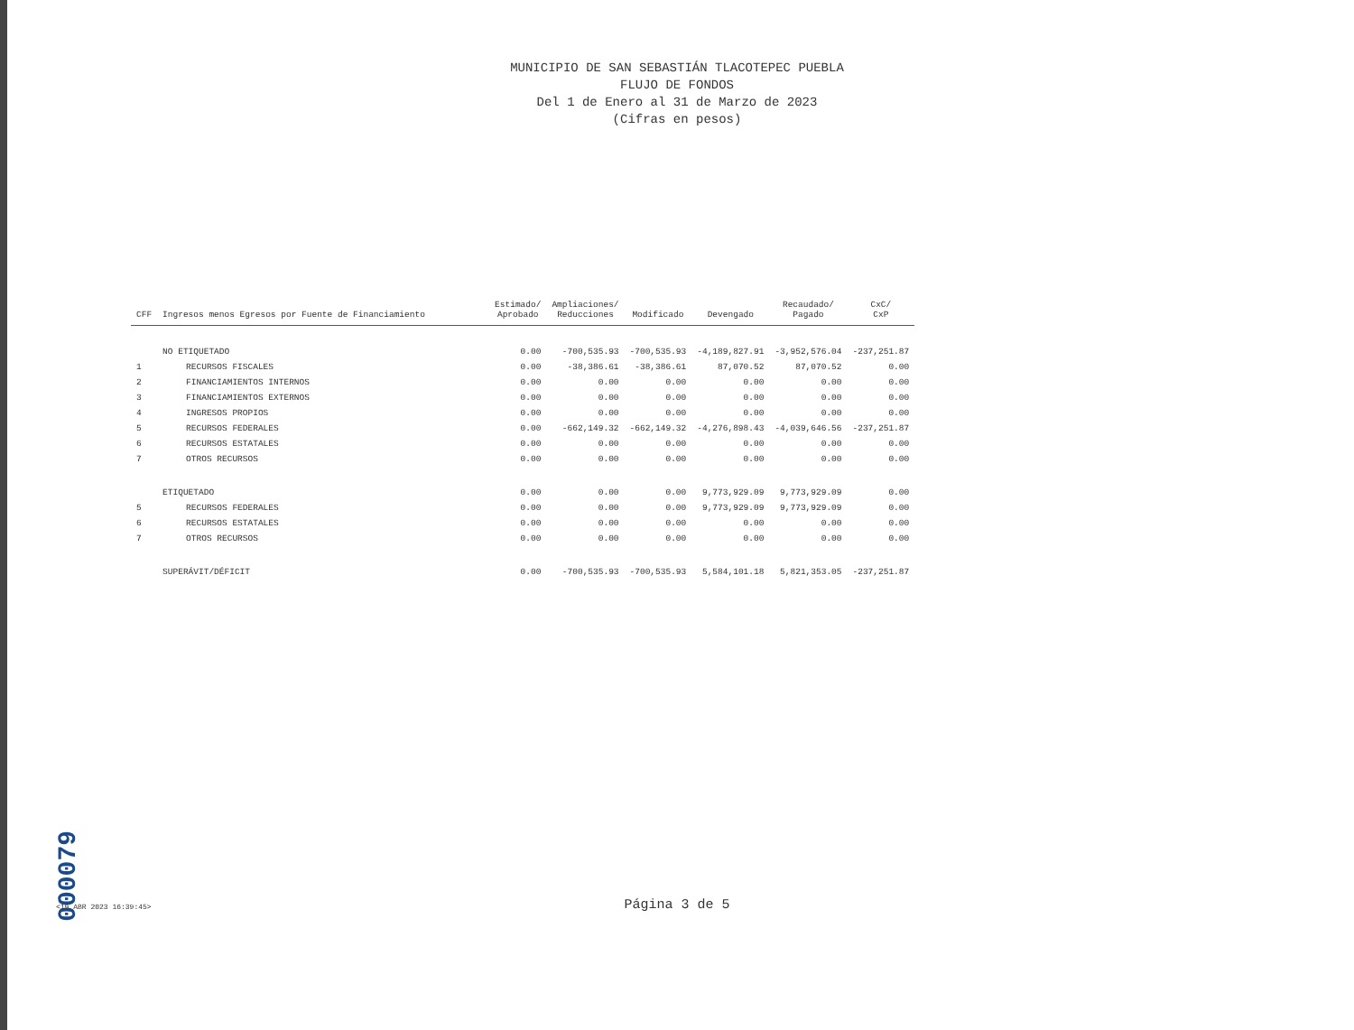MUNICIPIO DE SAN SEBASTIÁN TLACOTEPEC PUEBLA
FLUJO DE FONDOS
Del 1 de Enero al 31 de Marzo de 2023
(Cifras en pesos)
| CFF | Ingresos menos Egresos por Fuente de Financiamiento | Estimado/ Aprobado | Ampliaciones/ Reducciones | Modificado | Devengado | Recaudado/ Pagado | CxC/ CxP |
| --- | --- | --- | --- | --- | --- | --- | --- |
| | NO ETIQUETADO | 0.00 | -700,535.93 | -700,535.93 | -4,189,827.91 | -3,952,576.04 | -237,251.87 |
| 1 | RECURSOS FISCALES | 0.00 | -38,386.61 | -38,386.61 | 87,070.52 | 87,070.52 | 0.00 |
| 2 | FINANCIAMIENTOS INTERNOS | 0.00 | 0.00 | 0.00 | 0.00 | 0.00 | 0.00 |
| 3 | FINANCIAMIENTOS EXTERNOS | 0.00 | 0.00 | 0.00 | 0.00 | 0.00 | 0.00 |
| 4 | INGRESOS PROPIOS | 0.00 | 0.00 | 0.00 | 0.00 | 0.00 | 0.00 |
| 5 | RECURSOS FEDERALES | 0.00 | -662,149.32 | -662,149.32 | -4,276,898.43 | -4,039,646.56 | -237,251.87 |
| 6 | RECURSOS ESTATALES | 0.00 | 0.00 | 0.00 | 0.00 | 0.00 | 0.00 |
| 7 | OTROS RECURSOS | 0.00 | 0.00 | 0.00 | 0.00 | 0.00 | 0.00 |
| | ETIQUETADO | 0.00 | 0.00 | 0.00 | 9,773,929.09 | 9,773,929.09 | 0.00 |
| 5 | RECURSOS FEDERALES | 0.00 | 0.00 | 0.00 | 9,773,929.09 | 9,773,929.09 | 0.00 |
| 6 | RECURSOS ESTATALES | 0.00 | 0.00 | 0.00 | 0.00 | 0.00 | 0.00 |
| 7 | OTROS RECURSOS | 0.00 | 0.00 | 0.00 | 0.00 | 0.00 | 0.00 |
| | SUPERÁVIT/DÉFICIT | 0.00 | -700,535.93 | -700,535.93 | 5,584,101.18 | 5,821,353.05 | -237,251.87 |
000079
<19 ABR 2023 16:39:45>
Página 3 de 5